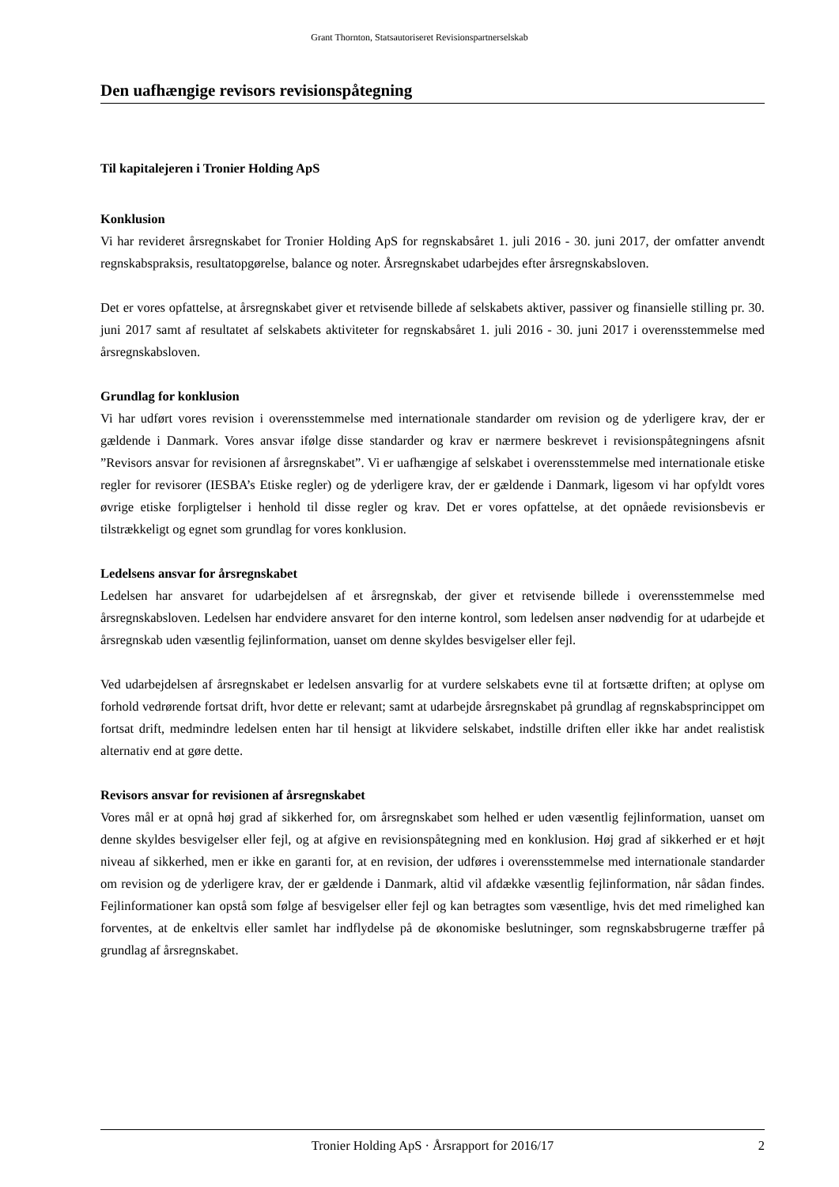Grant Thornton, Statsautoriseret Revisionspartnerselskab
Den uafhængige revisors revisionspåtegning
Til kapitalejeren i Tronier Holding ApS
Konklusion
Vi har revideret årsregnskabet for Tronier Holding ApS for regnskabsåret 1. juli 2016 - 30. juni 2017, der omfatter anvendt regnskabspraksis, resultatopgørelse, balance og noter. Årsregnskabet udarbejdes efter årsregnskabsloven.
Det er vores opfattelse, at årsregnskabet giver et retvisende billede af selskabets aktiver, passiver og finansielle stilling pr. 30. juni 2017 samt af resultatet af selskabets aktiviteter for regnskabsåret 1. juli 2016 - 30. juni 2017 i overensstemmelse med årsregnskabsloven.
Grundlag for konklusion
Vi har udført vores revision i overensstemmelse med internationale standarder om revision og de yderligere krav, der er gældende i Danmark. Vores ansvar ifølge disse standarder og krav er nærmere beskrevet i revisionspåtegningens afsnit ”Revisors ansvar for revisionen af årsregnskabet”. Vi er uafhængige af selskabet i overensstemmelse med internationale etiske regler for revisorer (IESBA’s Etiske regler) og de yderligere krav, der er gældende i Danmark, ligesom vi har opfyldt vores øvrige etiske forpligtelser i henhold til disse regler og krav. Det er vores opfattelse, at det opnåede revisionsbevis er tilstrækkeligt og egnet som grundlag for vores konklusion.
Ledelsens ansvar for årsregnskabet
Ledelsen har ansvaret for udarbejdelsen af et årsregnskab, der giver et retvisende billede i overensstemmelse med årsregnskabsloven. Ledelsen har endvidere ansvaret for den interne kontrol, som ledelsen anser nødvendig for at udarbejde et årsregnskab uden væsentlig fejlinformation, uanset om denne skyldes besvigelser eller fejl.
Ved udarbejdelsen af årsregnskabet er ledelsen ansvarlig for at vurdere selskabets evne til at fortsætte driften; at oplyse om forhold vedrørende fortsat drift, hvor dette er relevant; samt at udarbejde årsregnskabet på grundlag af regnskabsprincippet om fortsat drift, medmindre ledelsen enten har til hensigt at likvidere selskabet, indstille driften eller ikke har andet realistisk alternativ end at gøre dette.
Revisors ansvar for revisionen af årsregnskabet
Vores mål er at opnå høj grad af sikkerhed for, om årsregnskabet som helhed er uden væsentlig fejlinformation, uanset om denne skyldes besvigelser eller fejl, og at afgive en revisionspåtegning med en konklusion. Høj grad af sikkerhed er et højt niveau af sikkerhed, men er ikke en garanti for, at en revision, der udføres i overensstemmelse med internationale standarder om revision og de yderligere krav, der er gældende i Danmark, altid vil afdække væsentlig fejlinformation, når sådan findes. Fejlinformationer kan opstå som følge af besvigelser eller fejl og kan betragtes som væsentlige, hvis det med rimelighed kan forventes, at de enkeltvis eller samlet har indflydelse på de økonomiske beslutninger, som regnskabsbrugerne træffer på grundlag af årsregnskabet.
Tronier Holding ApS · Årsrapport for 2016/17 2